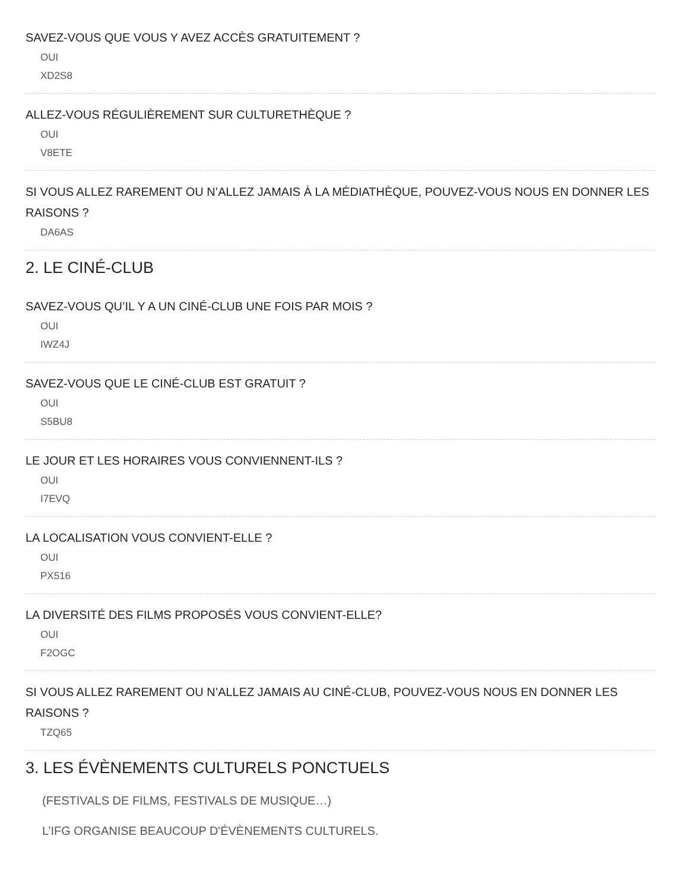SAVEZ-VOUS QUE VOUS Y AVEZ ACCÈS GRATUITEMENT ?
OUI
XD2S8
ALLEZ-VOUS RÉGULIÈREMENT SUR CULTURETHÈQUE ?
OUI
V8ETE
SI VOUS ALLEZ RAREMENT OU N’ALLEZ JAMAIS À LA MÉDIATHÈQUE, POUVEZ-VOUS NOUS EN DONNER LES RAISONS ?
DA6AS
2. LE CINÉ-CLUB
SAVEZ-VOUS QU’IL Y A UN CINÉ-CLUB UNE FOIS PAR MOIS ?
OUI
IWZ4J
SAVEZ-VOUS QUE LE CINÉ-CLUB EST GRATUIT ?
OUI
S5BU8
LE JOUR ET LES HORAIRES VOUS CONVIENNENT-ILS ?
OUI
I7EVQ
LA LOCALISATION VOUS CONVIENT-ELLE ?
OUI
PX516
LA DIVERSITÉ DES FILMS PROPOSÉS VOUS CONVIENT-ELLE?
OUI
F2OGC
SI VOUS ALLEZ RAREMENT OU N’ALLEZ JAMAIS AU CINÉ-CLUB, POUVEZ-VOUS NOUS EN DONNER LES RAISONS ?
TZQ65
3. LES ÉVÈNEMENTS CULTURELS PONCTUELS
(FESTIVALS DE FILMS, FESTIVALS DE MUSIQUE…)
L’IFG ORGANISE BEAUCOUP D'ÉVÈNEMENTS CULTURELS.